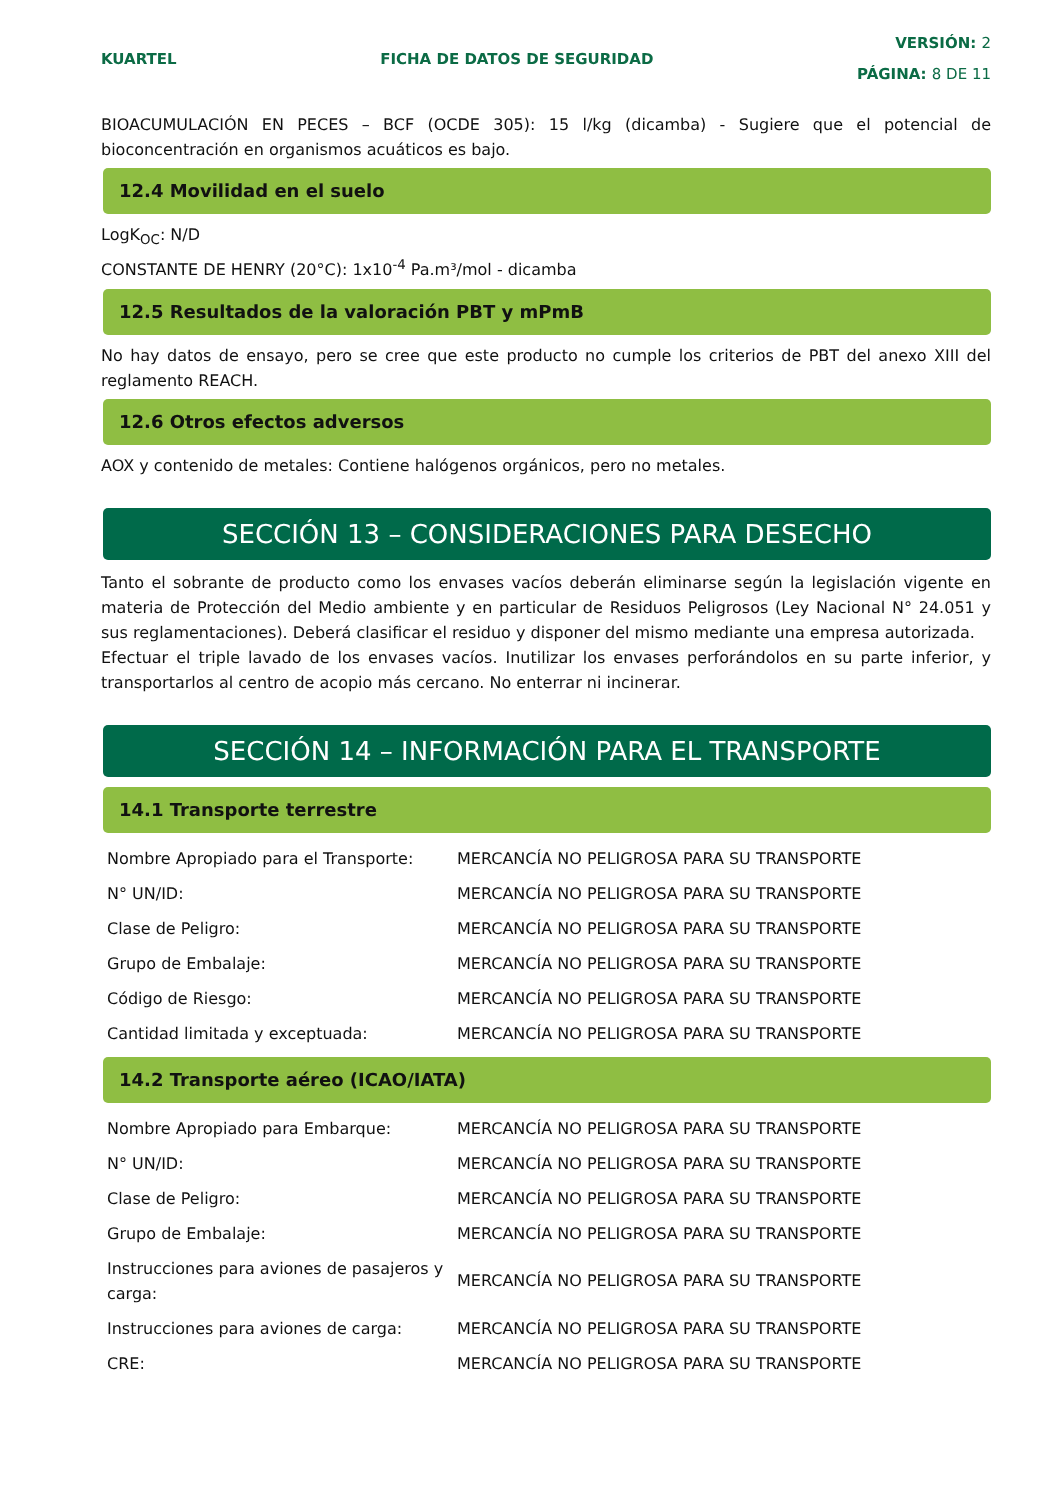KUARTEL FICHA DE DATOS DE SEGURIDAD
VERSIÓN: 2
PÁGINA: 8 DE 11
BIOACUMULACIÓN EN PECES – BCF (OCDE 305): 15 l/kg (dicamba) - Sugiere que el potencial de bioconcentración en organismos acuáticos es bajo.
12.4 Movilidad en el suelo
LogK<sub>OC</sub>: N/D
CONSTANTE DE HENRY (20°C): 1x10<sup>-4</sup> Pa.m³/mol - dicamba
12.5 Resultados de la valoración PBT y mPmB
No hay datos de ensayo, pero se cree que este producto no cumple los criterios de PBT del anexo XIII del reglamento REACH.
12.6 Otros efectos adversos
AOX y contenido de metales: Contiene halógenos orgánicos, pero no metales.
SECCIÓN 13 – CONSIDERACIONES PARA DESECHO
Tanto el sobrante de producto como los envases vacíos deberán eliminarse según la legislación vigente en materia de Protección del Medio ambiente y en particular de Residuos Peligrosos (Ley Nacional N° 24.051 y sus reglamentaciones). Deberá clasificar el residuo y disponer del mismo mediante una empresa autorizada.
Efectuar el triple lavado de los envases vacíos. Inutilizar los envases perforándolos en su parte inferior, y transportarlos al centro de acopio más cercano. No enterrar ni incinerar.
SECCIÓN 14 – INFORMACIÓN PARA EL TRANSPORTE
14.1 Transporte terrestre
| Nombre Apropiado para el Transporte: | MERCANCÍA NO PELIGROSA PARA SU TRANSPORTE |
| N° UN/ID: | MERCANCÍA NO PELIGROSA PARA SU TRANSPORTE |
| Clase de Peligro: | MERCANCÍA NO PELIGROSA PARA SU TRANSPORTE |
| Grupo de Embalaje: | MERCANCÍA NO PELIGROSA PARA SU TRANSPORTE |
| Código de Riesgo: | MERCANCÍA NO PELIGROSA PARA SU TRANSPORTE |
| Cantidad limitada y exceptuada: | MERCANCÍA NO PELIGROSA PARA SU TRANSPORTE |
14.2 Transporte aéreo (ICAO/IATA)
| Nombre Apropiado para Embarque: | MERCANCÍA NO PELIGROSA PARA SU TRANSPORTE |
| N° UN/ID: | MERCANCÍA NO PELIGROSA PARA SU TRANSPORTE |
| Clase de Peligro: | MERCANCÍA NO PELIGROSA PARA SU TRANSPORTE |
| Grupo de Embalaje: | MERCANCÍA NO PELIGROSA PARA SU TRANSPORTE |
| Instrucciones para aviones de pasajeros y carga: | MERCANCÍA NO PELIGROSA PARA SU TRANSPORTE |
| Instrucciones para aviones de carga: | MERCANCÍA NO PELIGROSA PARA SU TRANSPORTE |
| CRE: | MERCANCÍA NO PELIGROSA PARA SU TRANSPORTE |